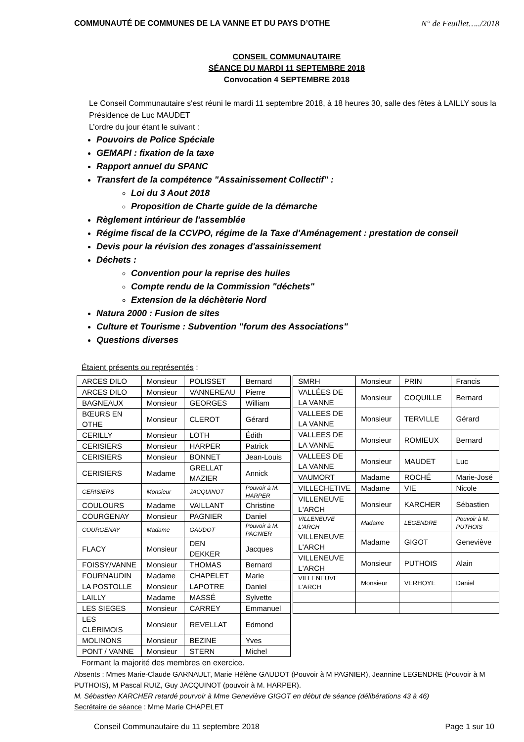COMMUNAUTÉ DE COMMUNES DE LA VANNE ET DU PAYS D’OTHE N° de Feuillet…../2018
CONSEIL COMMUNAUTAIRE
SÉANCE DU MARDI 11 SEPTEMBRE 2018
Convocation 4 SEPTEMBRE 2018
Le Conseil Communautaire s'est réuni le mardi 11 septembre 2018, à 18 heures 30, salle des fêtes à LAILLY sous la Présidence de Luc MAUDET
L’ordre du jour étant le suivant :
Pouvoirs de Police Spéciale
GEMAPI : fixation de la taxe
Rapport annuel du SPANC
Transfert de la compétence "Assainissement Collectif" :
Loi du 3 Aout 2018
Proposition de Charte guide de la démarche
Règlement intérieur de l'assemblée
Régime fiscal de la CCVPO, régime de la Taxe d'Aménagement : prestation de conseil
Devis pour la révision des zonages d'assainissement
Déchets :
Convention pour la reprise des huiles
Compte rendu de la Commission "déchets"
Extension de la déchèterie Nord
Natura 2000 : Fusion de sites
Culture et Tourisme : Subvention "forum des Associations"
Questions diverses
Étaient présents ou représentés :
| ARCES DILO | Monsieur | POLISSET | Bernard |
| ARCES DILO | Monsieur | VANNEREAU | Pierre |
| BAGNEAUX | Monsieur | GEORGES | William |
| BŒURS EN OTHE | Monsieur | CLEROT | Gérard |
| CERILLY | Monsieur | LOTH | Édith |
| CERISIERS | Monsieur | HARPER | Patrick |
| CERISIERS | Monsieur | BONNET | Jean-Louis |
| CERISIERS | Madame | GRELLAT MAZIER | Annick |
| CERISIERS | Monsieur | JACQUINOT | Pouvoir à M. HARPER |
| COULOURS | Madame | VAILLANT | Christine |
| COURGENAY | Monsieur | PAGNIER | Daniel |
| COURGENAY | Madame | GAUDOT | Pouvoir à M. PAGNIER |
| FLACY | Monsieur | DEN DEKKER | Jacques |
| FOISSY/VANNE | Monsieur | THOMAS | Bernard |
| FOURNAUDIN | Madame | CHAPELET | Marie |
| LA POSTOLLE | Monsieur | LAPOTRE | Daniel |
| LAILLY | Madame | MASSÉ | Sylvette |
| LES SIEGES | Monsieur | CARREY | Emmanuel |
| LES CLÉRIMOIS | Monsieur | REVELLAT | Edmond |
| MOLINONS | Monsieur | BEZINE | Yves |
| PONT / VANNE | Monsieur | STERN | Michel |
| SMRH | Monsieur | PRIN | Francis |
| VALLÉES DE LA VANNE | Monsieur | COQUILLE | Bernard |
| VALLEES DE LA VANNE | Monsieur | TERVILLE | Gérard |
| VALLEES DE LA VANNE | Monsieur | ROMIEUX | Bernard |
| VALLEES DE LA VANNE | Monsieur | MAUDET | Luc |
| VAUMORT | Madame | ROCHÉ | Marie-José |
| VILLECHETIVE | Madame | VIE | Nicole |
| VILLENEUVE L'ARCH | Monsieur | KARCHER | Sébastien |
| VILLENEUVE L'ARCH | Madame | LEGENDRE | Pouvoir à M. PUTHOIS |
| VILLENEUVE L'ARCH | Madame | GIGOT | Geneviève |
| VILLENEUVE L'ARCH | Monsieur | PUTHOIS | Alain |
| VILLENEUVE L'ARCH | Monsieur | VERHOYE | Daniel |
Formant la majorité des membres en exercice.
Absents : Mmes Marie-Claude GARNAULT, Marie Hélène GAUDOT (Pouvoir à M PAGNIER), Jeannine LEGENDRE (Pouvoir à M PUTHOIS), M Pascal RUIZ, Guy JACQUINOT (pouvoir à M. HARPER).
M. Sébastien KARCHER retardé pourvoir à Mme Geneviève GIGOT en début de séance (délibérations 43 à 46)
Secrétaire de séance : Mme Marie CHAPELET
Conseil Communautaire du 11 septembre 2018 Page 1 sur 10